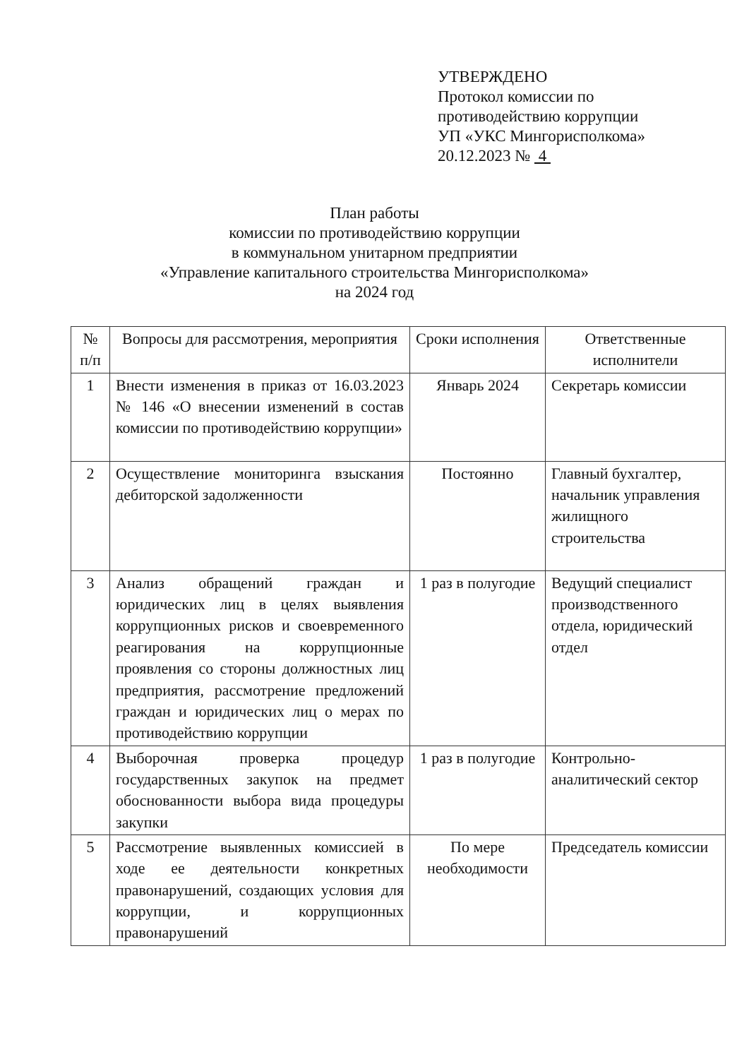УТВЕРЖДЕНО
Протокол комиссии по
противодействию коррупции
УП «УКС Мингорисполкома»
20.12.2023 № 4
План работы
комиссии по противодействию коррупции
в коммунальном унитарном предприятии
«Управление капитального строительства Мингорисполкома»
на 2024 год
| № п/п | Вопросы для рассмотрения, мероприятия | Сроки исполнения | Ответственные исполнители |
| --- | --- | --- | --- |
| 1 | Внести изменения в приказ от 16.03.2023 № 146 «О внесении изменений в состав комиссии по противодействию коррупции» | Январь 2024 | Секретарь комиссии |
| 2 | Осуществление мониторинга взыскания дебиторской задолженности | Постоянно | Главный бухгалтер, начальник управления жилищного строительства |
| 3 | Анализ обращений граждан и юридических лиц в целях выявления коррупционных рисков и своевременного реагирования на коррупционные проявления со стороны должностных лиц предприятия, рассмотрение предложений граждан и юридических лиц о мерах по противодействию коррупции | 1 раз в полугодие | Ведущий специалист производственного отдела, юридический отдел |
| 4 | Выборочная проверка процедур государственных закупок на предмет обоснованности выбора вида процедуры закупки | 1 раз в полугодие | Контрольно-аналитический сектор |
| 5 | Рассмотрение выявленных комиссией в ходе ее деятельности конкретных правонарушений, создающих условия для коррупции, и коррупционных правонарушений | По мере необходимости | Председатель комиссии |